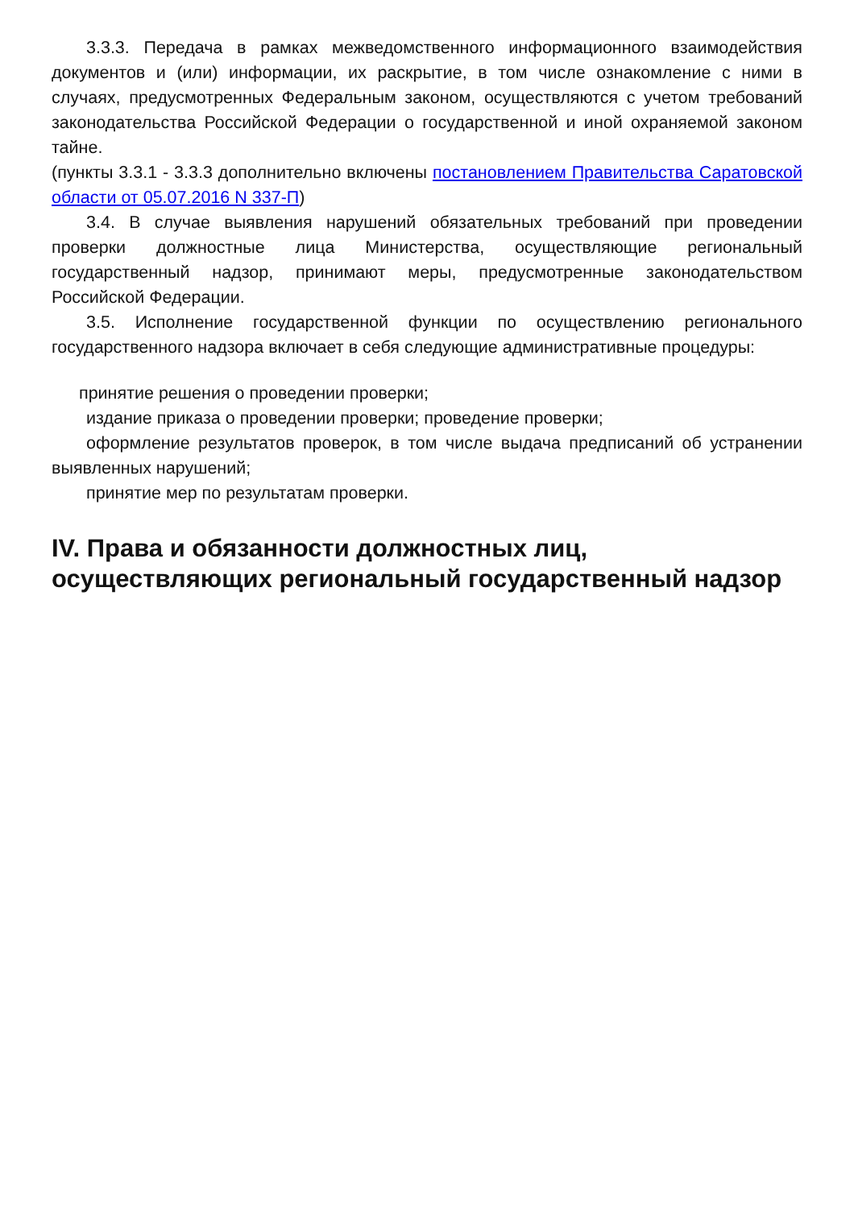3.3.3. Передача в рамках межведомственного информационного взаимодействия документов и (или) информации, их раскрытие, в том числе ознакомление с ними в случаях, предусмотренных Федеральным законом, осуществляются с учетом требований законодательства Российской Федерации о государственной и иной охраняемой законом тайне.
(пункты 3.3.1 - 3.3.3 дополнительно включены постановлением Правительства Саратовской области от 05.07.2016 N 337-П)
3.4. В случае выявления нарушений обязательных требований при проведении проверки должностные лица Министерства, осуществляющие региональный государственный надзор, принимают меры, предусмотренные законодательством Российской Федерации.
3.5. Исполнение государственной функции по осуществлению регионального государственного надзора включает в себя следующие административные процедуры:
принятие решения о проведении проверки;
издание приказа о проведении проверки; проведение проверки;
оформление результатов проверок, в том числе выдача предписаний об устранении выявленных нарушений;
принятие мер по результатам проверки.
IV. Права и обязанности должностных лиц, осуществляющих региональный государственный надзор